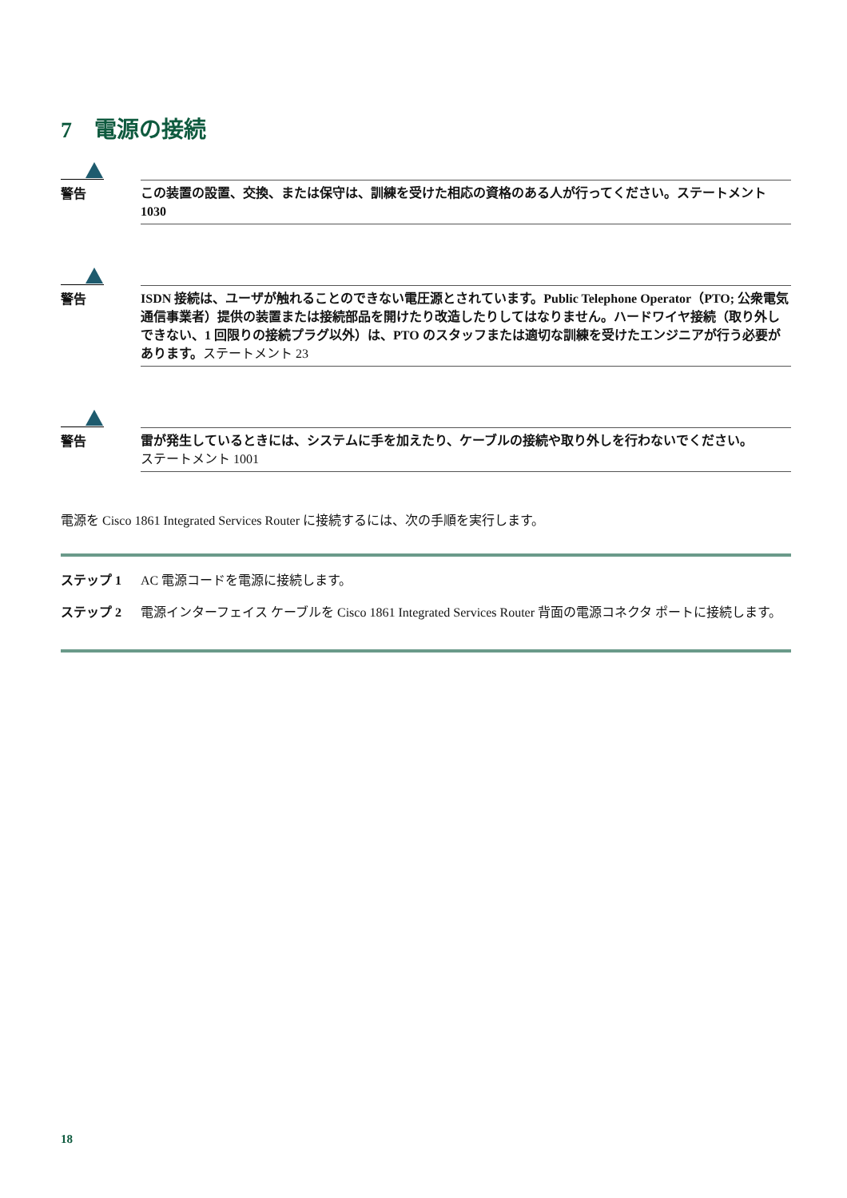7　電源の接続
警告
この装置の設置、交換、または保守は、訓練を受けた相応の資格のある人が行ってください。ステートメント 1030
警告
ISDN 接続は、ユーザが触れることのできない電圧源とされています。Public Telephone Operator（PTO; 公衆電気通信事業者）提供の装置または接続部品を開けたり改造したりしてはなりません。ハードワイヤ接続（取り外しできない、1 回限りの接続プラグ以外）は、PTO のスタッフまたは適切な訓練を受けたエンジニアが行う必要があります。ステートメント 23
警告
雷が発生しているときには、システムに手を加えたり、ケーブルの接続や取り外しを行わないでください。
ステートメント 1001
電源を Cisco 1861 Integrated Services Router に接続するには、次の手順を実行します。
ステップ 1 AC 電源コードを電源に接続します。
ステップ 2 電源インターフェイス ケーブルを Cisco 1861 Integrated Services Router 背面の電源コネクタ ポートに接続します。
18